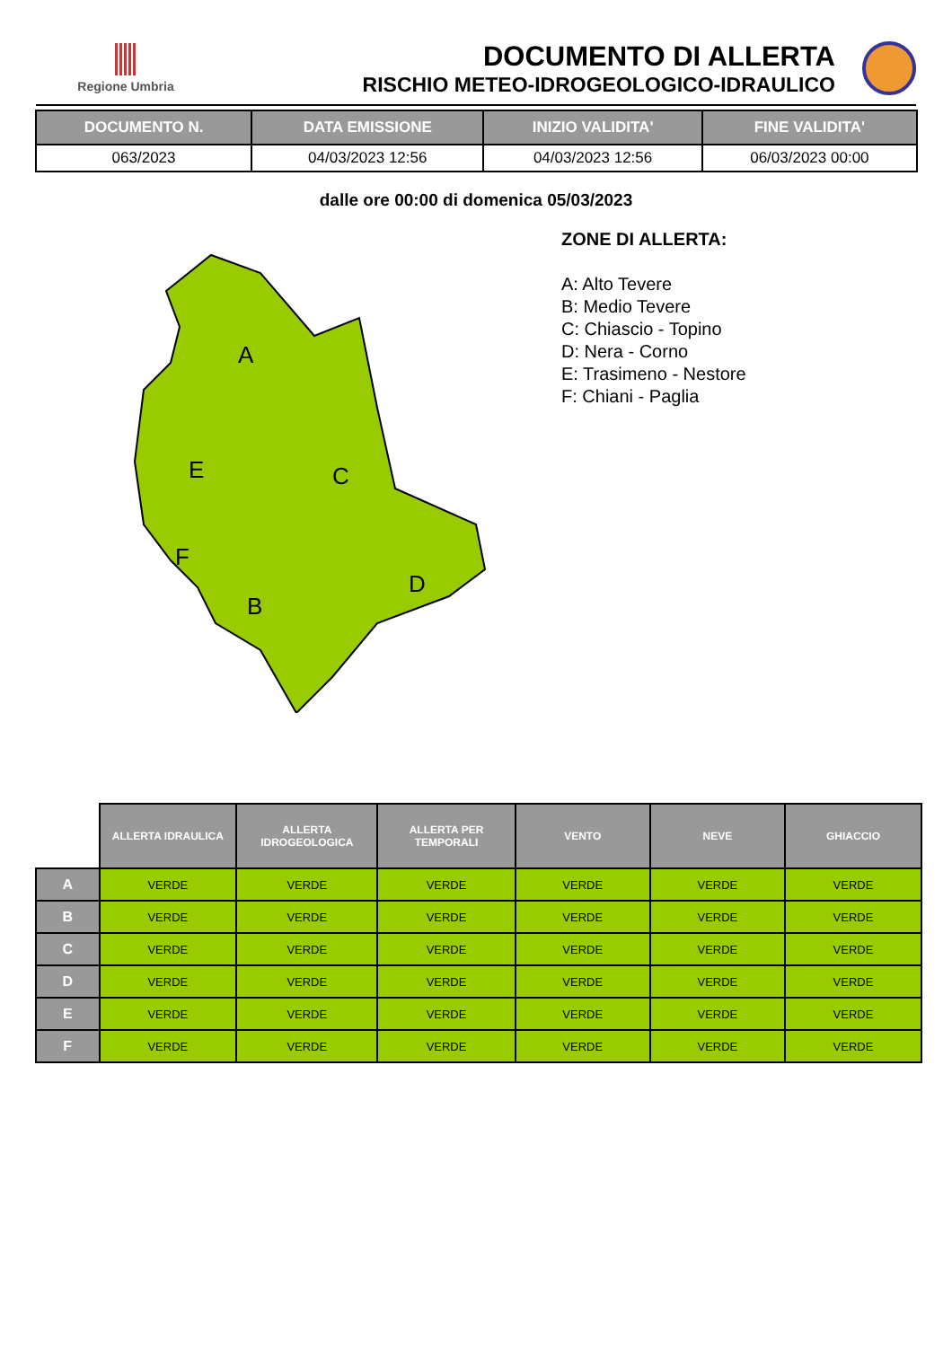Regione Umbria
DOCUMENTO DI ALLERTA
RISCHIO METEO-IDROGEOLOGICO-IDRAULICO
| DOCUMENTO N. | DATA EMISSIONE | INIZIO VALIDITA' | FINE VALIDITA' |
| --- | --- | --- | --- |
| 063/2023 | 04/03/2023 12:56 | 04/03/2023 12:56 | 06/03/2023 00:00 |
dalle ore 00:00 di domenica 05/03/2023
A
E
C
F
B
D
ZONE DI ALLERTA:
A: Alto Tevere
B: Medio Tevere
C: Chiascio - Topino
D: Nera - Corno
E: Trasimeno - Nestore
F: Chiani - Paglia
| | ALLERTA IDRAULICA | ALLERTA IDROGEOLOGICA | ALLERTA PER TEMPORALI | VENTO | NEVE | GHIACCIO |
| A | VERDE | VERDE | VERDE | VERDE | VERDE | VERDE |
| B | VERDE | VERDE | VERDE | VERDE | VERDE | VERDE |
| C | VERDE | VERDE | VERDE | VERDE | VERDE | VERDE |
| D | VERDE | VERDE | VERDE | VERDE | VERDE | VERDE |
| E | VERDE | VERDE | VERDE | VERDE | VERDE | VERDE |
| F | VERDE | VERDE | VERDE | VERDE | VERDE | VERDE |